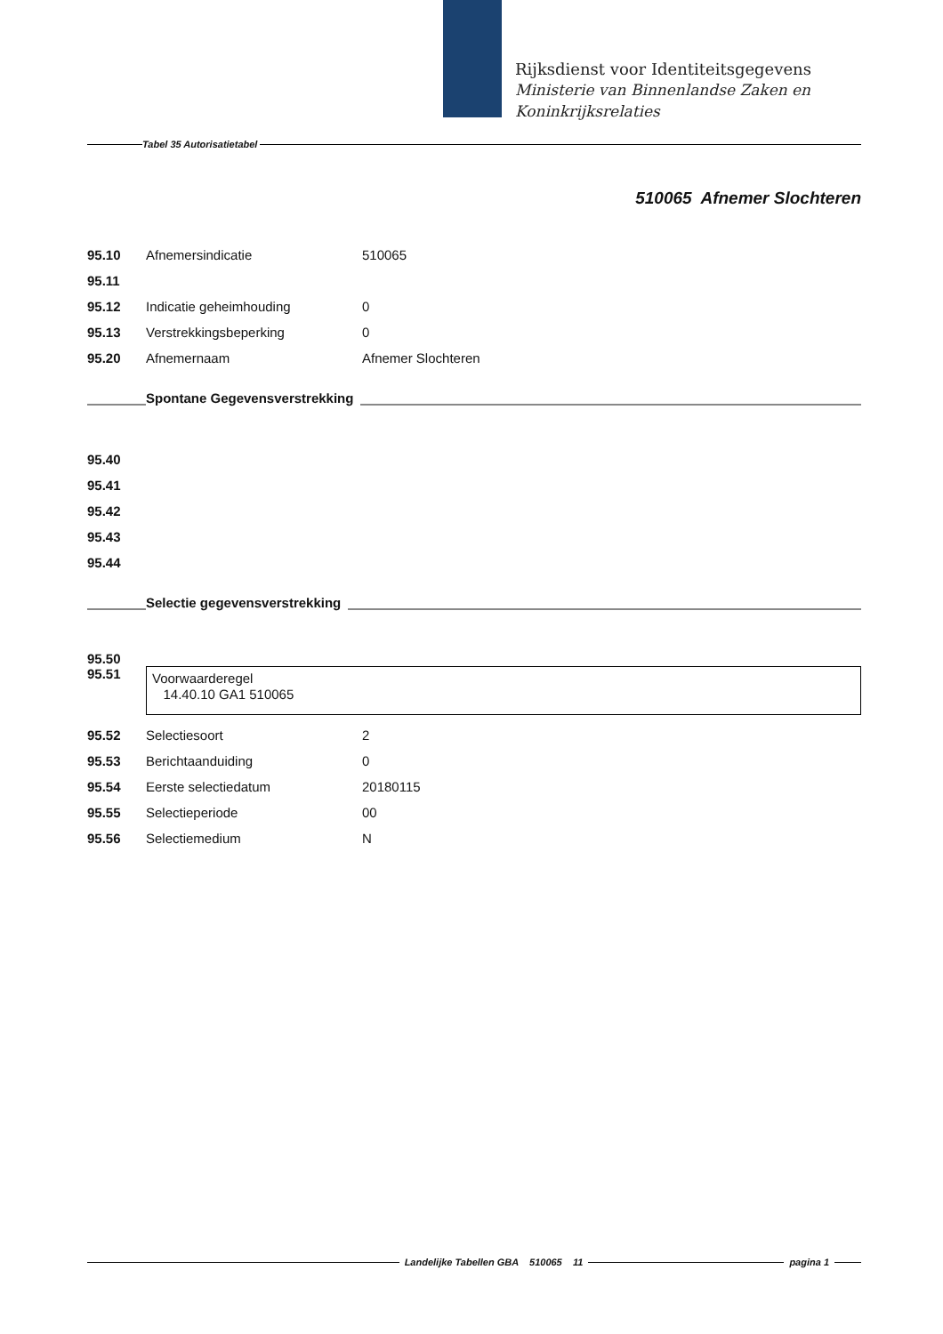Rijksdienst voor Identiteitsgegevens
Ministerie van Binnenlandse Zaken en
Koninkrijksrelaties
Tabel 35 Autorisatietabel
510065 Afnemer Slochteren
| 95.10 | Afnemersindicatie | 510065 |
| 95.11 | | |
| 95.12 | Indicatie geheimhouding | 0 |
| 95.13 | Verstrekkingsbeperking | 0 |
| 95.20 | Afnemernaam | Afnemer Slochteren |
Spontane Gegevensverstrekking
| 95.40 |
| 95.41 |
| 95.42 |
| 95.43 |
| 95.44 |
Selectie gegevensverstrekking
95.50
95.51
Voorwaarderegel
14.40.10 GA1 510065
| 95.52 | Selectiesoort | 2 |
| 95.53 | Berichtaanduiding | 0 |
| 95.54 | Eerste selectiedatum | 20180115 |
| 95.55 | Selectieperiode | 00 |
| 95.56 | Selectiemedium | N |
Landelijke Tabellen GBA 510065 11
pagina 1